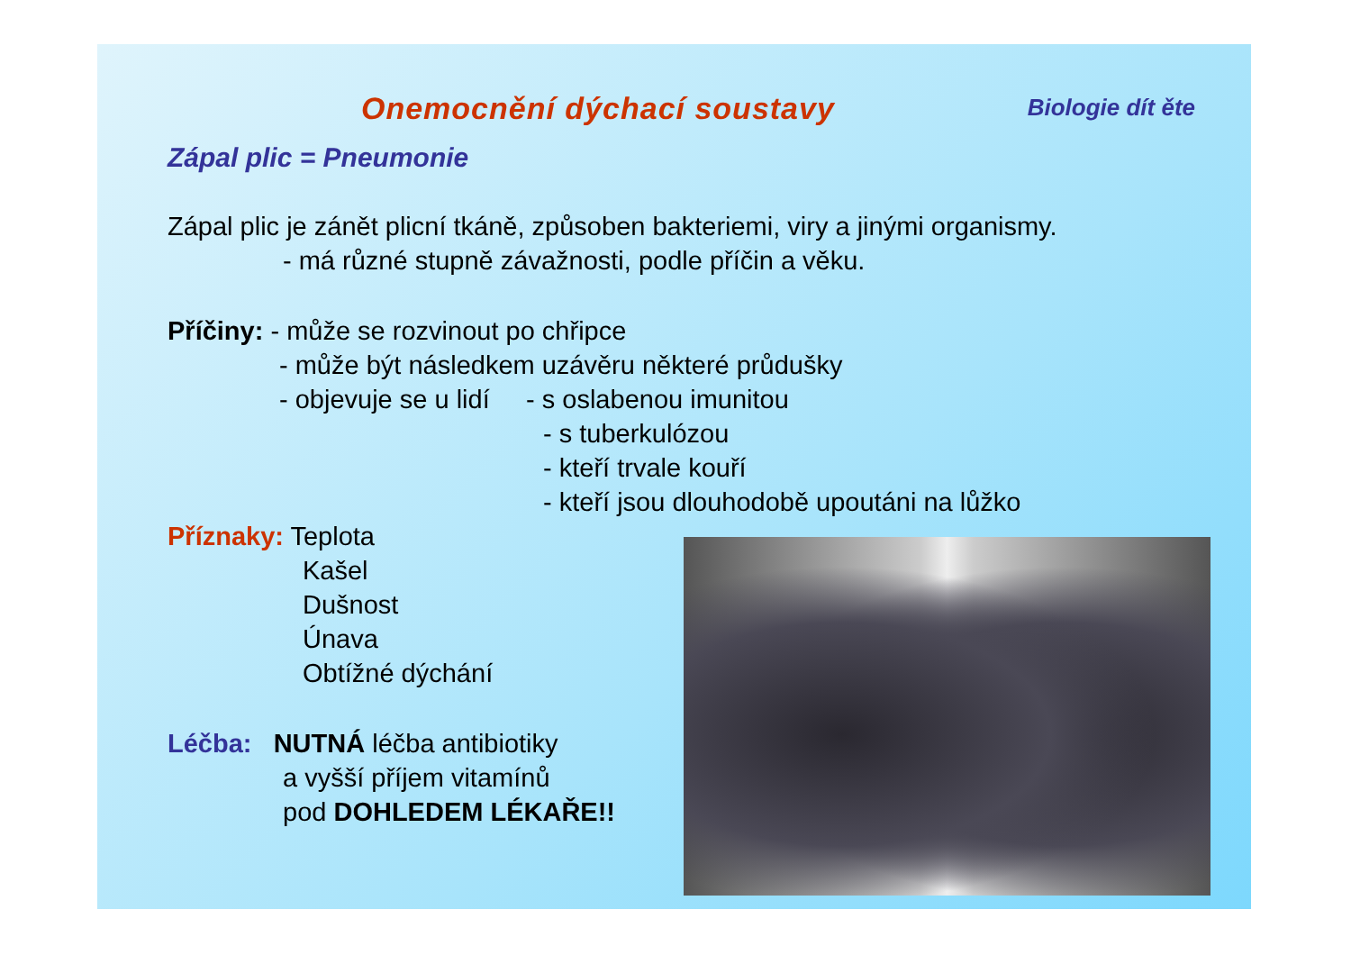Onemocnění dýchací soustavy
Biologie dít ěte
Zápal plic = Pneumonie
Zápal plic je zánět plicní tkáně, způsoben bakteriemi, viry a jinými organismy.
- má různé stupně závažnosti, podle příčin a věku.
Příčiny: - může se rozvinout po chřipce
- může být následkem uzávěru některé průdušky
- objevuje se u lidí - s oslabenou imunitou
- s tuberkulózou
- kteří trvale kouří
- kteří jsou dlouhodobě upoutáni na lůžko
Příznaky: Teplota
Kašel
Dušnost
Únava
Obtížné dýchání
Léčba: NUTNÁ léčba antibiotiky
a vyšší příjem vitamínů
pod DOHLEDEM LÉKAŘE!!